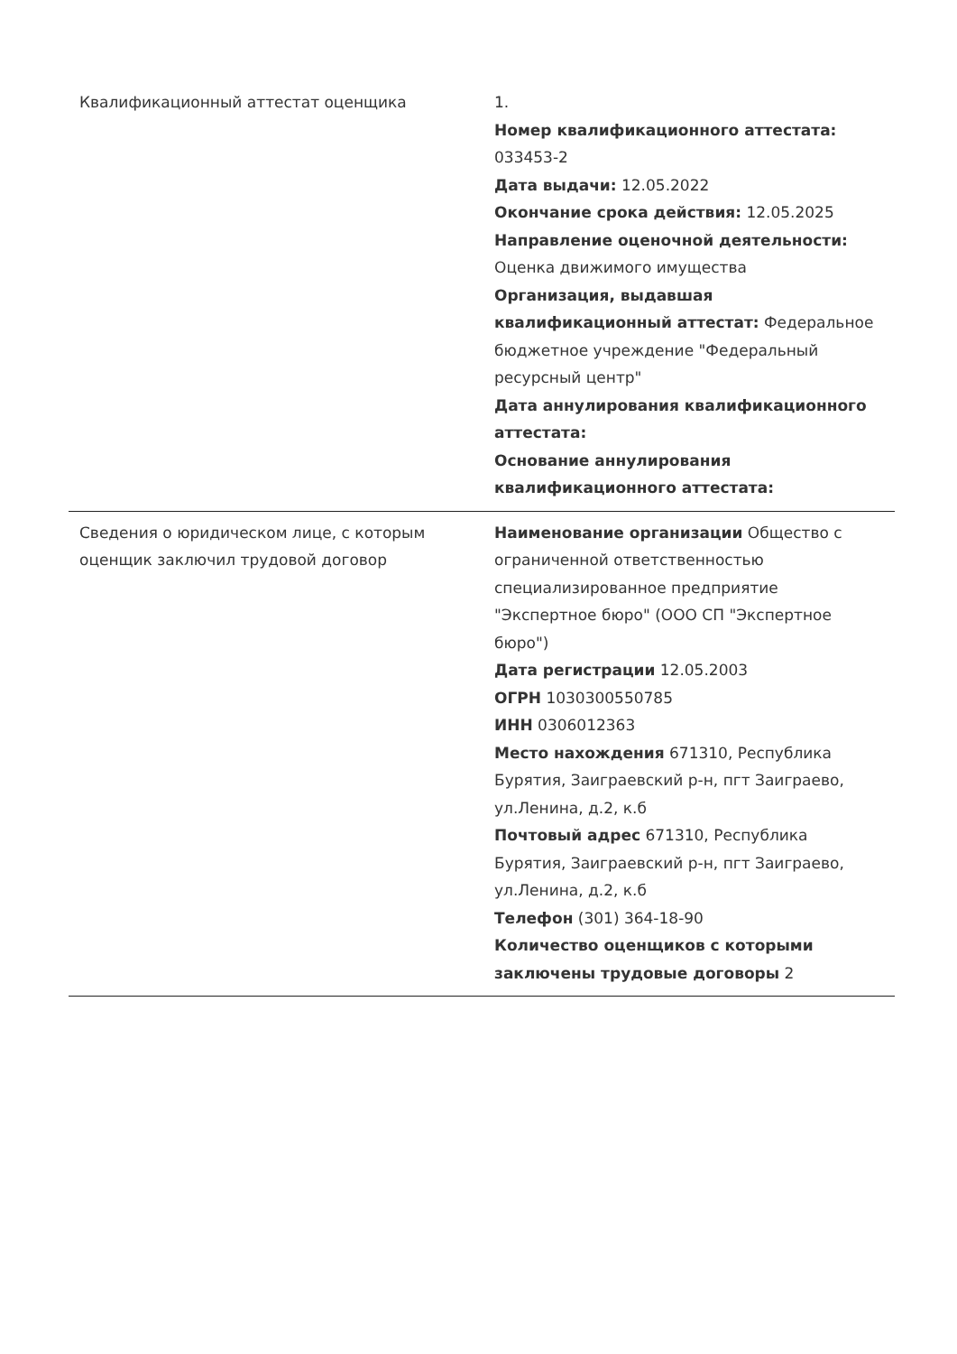| Квалификационный аттестат оценщика | 1. Номер квалификационного аттестата: 033453-2 Дата выдачи: 12.05.2022 Окончание срока действия: 12.05.2025 Направление оценочной деятельности: Оценка движимого имущества Организация, выдавшая квалификационный аттестат: Федеральное бюджетное учреждение "Федеральный ресурсный центр" Дата аннулирования квалификационного аттестата: Основание аннулирования квалификационного аттестата: |
| Сведения о юридическом лице, с которым оценщик заключил трудовой договор | Наименование организации Общество с ограниченной ответственностью специализированное предприятие "Экспертное бюро" (ООО СП "Экспертное бюро") Дата регистрации 12.05.2003 ОГРН 1030300550785 ИНН 0306012363 Место нахождения 671310, Республика Бурятия, Заиграевский р-н, пгт Заиграево, ул.Ленина, д.2, к.б Почтовый адрес 671310, Республика Бурятия, Заиграевский р-н, пгт Заиграево, ул.Ленина, д.2, к.б Телефон (301) 364-18-90 Количество оценщиков с которыми заключены трудовые договоры 2 |